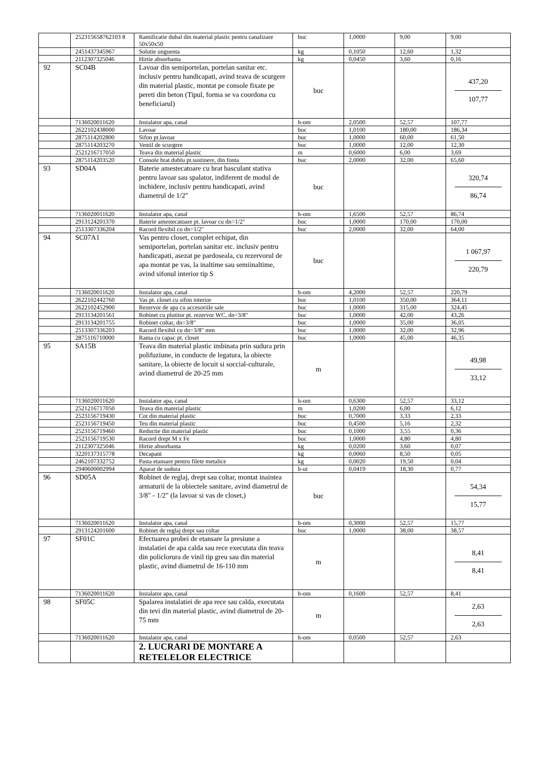| | 252315658762103 8 | Ramificatie dubal din material plastic pentru canalizare 50x50x50 | buc | 1,0000 | 9,00 | 9,00 |
| | 2451437345967 | Solutie unguenta | kg | 0,1050 | 12,60 | 1,32 |
| | 2112307325046 | Hirtie absorbanta | kg | 0,0450 | 3,60 | 0,16 |
| 92 | SC04B | Lavoar din semiportelan, portelan sanitar etc. inclusiv pentru handicapati, avind teava de scurgere din material plastic, montat pe console fixate pe pereti din beton (Tipul, forma se va coordona cu beneficiarul) | buc | | | 437,20 107,77 |
| | 7136020011620 | Instalator apa, canal | h-om | 2,0500 | 52,57 | 107,77 |
| | 2622102438000 | Lavoar | buc | 1,0100 | 180,00 | 186,34 |
| | 2875114202800 | Sifon pt.lavoar | buc | 1,0000 | 60,00 | 61,50 |
| | 2875114203270 | Ventil de scurgere | buc | 1,0000 | 12,00 | 12,30 |
| | 2521216717050 | Teava din material plastic | m | 0,6000 | 6,00 | 3,69 |
| | 2875114203520 | Console brat dublu pt.sustinere, din fonta | buc | 2,0000 | 32,00 | 65,60 |
| 93 | SD04A | Baterie amestecatoare cu brat basculant stativa pentru lavoar sau spalator, indiferent de modul de inchidere, inclusiv pentru handicapati, avind diametrul de 1/2" | buc | | | 320,74 86,74 |
| | 7136020011620 | Instalator apa, canal | h-om | 1,6500 | 52,57 | 86,74 |
| | 2913124201370 | Baterie amestecatoare pt. lavoar cu dn=1/2" | buc | 1,0000 | 170,00 | 170,00 |
| | 2513307336204 | Racord flexibil cu dn=1/2" | buc | 2,0000 | 32,00 | 64,00 |
| 94 | SC07A1 | Vas pentru closet, complet echipat, din semiportelan, portelan sanitar etc. inclusiv pentru handicapati, asezat pe pardoseala, cu rezervorul de apa montat pe vas, la inaltime sau semiinaltime, avind sifonul interior tip S | buc | | | 1 067,97 220,79 |
| | 7136020011620 | Instalator apa, canal | h-om | 4,2000 | 52,57 | 220,79 |
| | 2622102442760 | Vas pt. closet cu sifon interior | buc | 1,0100 | 350,00 | 364,11 |
| | 2622102452900 | Rezervor de apa cu accesoriile sale | buc | 1,0000 | 315,00 | 324,45 |
| | 2913134201561 | Robinet cu plutitor pt. rezervor WC, dn=3/8" | buc | 1,0000 | 42,00 | 43,26 |
| | 2913134201755 | Robinet coltar, dn=3/8" | buc | 1,0000 | 35,00 | 36,05 |
| | 2513307336203 | Racord flexibil cu dn=3/8" mm | buc | 1,0000 | 32,00 | 32,96 |
| | 2875116710000 | Rama cu capac pt. closet | buc | 1,0000 | 45,00 | 46,35 |
| 95 | SA15B | Teava din material plastic imbinata prin sudura prin polifuziune, in conducte de legatura, la obiecte sanitare, la obiecte de locuit si soccial-culturale, avind diametrul de 20-25 mm | m | | | 49,98 33,12 |
| | 7136020011620 | Instalator apa, canal | h-om | 0,6300 | 52,57 | 33,12 |
| | 2521216717050 | Teava din material plastic | m | 1,0200 | 6,00 | 6,12 |
| | 2523156719430 | Cot din material plastic | buc | 0,7000 | 3,33 | 2,33 |
| | 2523156719450 | Teu din material plastic | buc | 0,4500 | 5,16 | 2,32 |
| | 2523156719460 | Reductie din material plastic | buc | 0,1000 | 3,55 | 0,36 |
| | 2523156719530 | Racord drept M x Fe | buc | 1,0000 | 4,80 | 4,80 |
| | 2112307325046 | Hirtie absorbanta | kg | 0,0200 | 3,60 | 0,07 |
| | 3220137315778 | Decapant | kg | 0,0060 | 8,50 | 0,05 |
| | 2462107332752 | Pasta etansare pentru filete metalice | kg | 0,0020 | 19,50 | 0,04 |
| | 2940600002994 | Aparat de sudura | h-ut | 0,0419 | 18,30 | 0,77 |
| 96 | SD05A | Robinet de reglaj, drept sau coltar, montat inaintea armaturii de la obiectele sanitare, avind diametrul de 3/8" - 1/2" (la lavoar si vas de closet,) | buc | | | 54,34 15,77 |
| | 7136020011620 | Instalator apa, canal | h-om | 0,3000 | 52,57 | 15,77 |
| | 2913124201600 | Robinet de reglaj drept sau coltar | buc | 1,0000 | 38,00 | 38,57 |
| 97 | SF01C | Efectuarea probei de etansare la presiune a instalatiei de apa calda sau rece executata din teava din policlorura de vinil tip greu sau din material plastic, avind diametrul de 16-110 mm | m | | | 8,41 8,41 |
| | 7136020011620 | Instalator apa, canal | h-om | 0,1600 | 52,57 | 8,41 |
| 98 | SF05C | Spalarea instalatiei de apa rece sau calda, executata din tevi din material plastic, avind diametrul de 20-75 mm | m | | | 2,63 2,63 |
| | 7136020011620 | Instalator apa, canal | h-om | 0,0500 | 52,57 | 2,63 |
| | | 2. LUCRARI DE MONTARE A RETELELOR ELECTRICE | | | | |